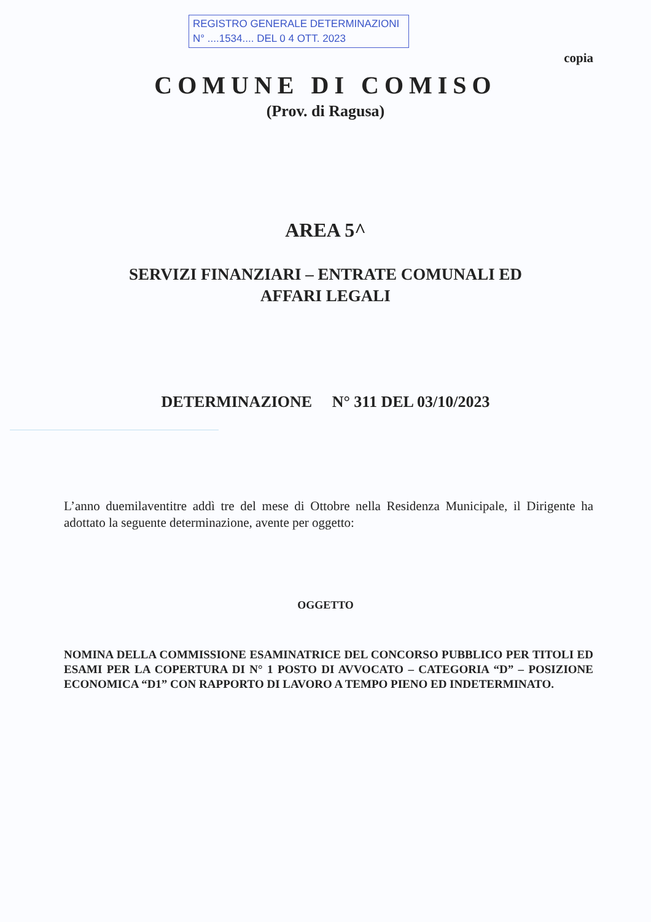REGISTRO GENERALE DETERMINAZIONI
N° ....1534.... DEL 0 4 OTT. 2023
copia
COMUNE DI COMISO
(Prov. di Ragusa)
AREA 5^
SERVIZI FINANZIARI – ENTRATE COMUNALI ED
AFFARI LEGALI
DETERMINAZIONE N° 311 DEL 03/10/2023
L’anno duemilaventitre addì tre del mese di Ottobre nella Residenza Municipale, il Dirigente ha adottato la seguente determinazione, avente per oggetto:
OGGETTO
NOMINA DELLA COMMISSIONE ESAMINATRICE DEL CONCORSO PUBBLICO PER TITOLI ED ESAMI PER LA COPERTURA DI N° 1 POSTO DI AVVOCATO – CATEGORIA “D” – POSIZIONE ECONOMICA “D1” CON RAPPORTO DI LAVORO A TEMPO PIENO ED INDETERMINATO.